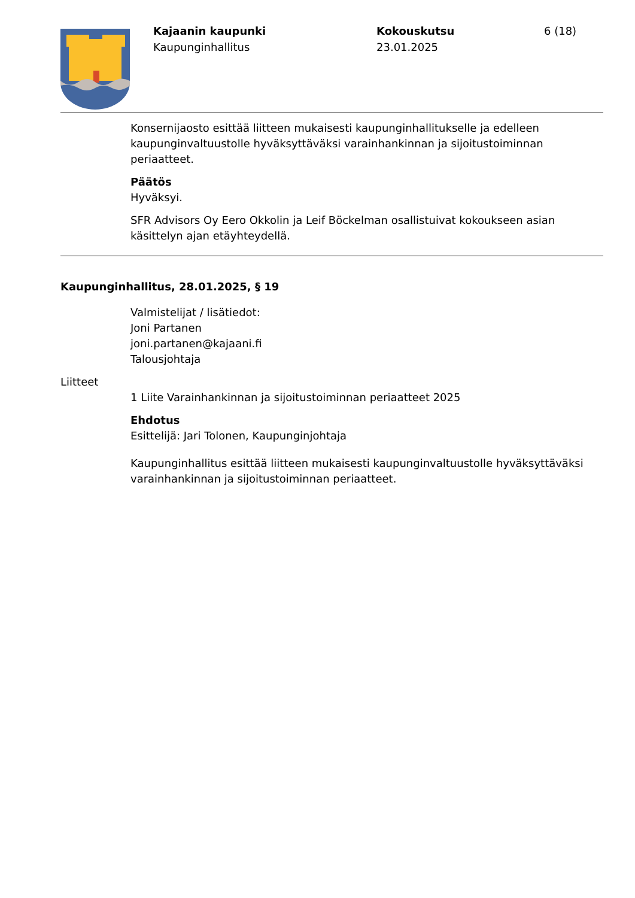Kajaanin kaupunki
Kaupunginhallitus
Kokouskutsu
23.01.2025
6 (18)
Konsernijaosto esittää liitteen mukaisesti kaupunginhallitukselle ja edelleen kaupunginvaltuustolle hyväksyttäväksi varainhankinnan ja sijoitustoiminnan periaatteet.
Päätös
Hyväksyi.
SFR Advisors Oy Eero Okkolin ja Leif Böckelman osallistuivat kokoukseen asian käsittelyn ajan etäyhteydellä.
Kaupunginhallitus, 28.01.2025, § 19
Valmistelijat / lisätiedot:
Joni Partanen
joni.partanen@kajaani.fi
Talousjohtaja
Liitteet
1 Liite Varainhankinnan ja sijoitustoiminnan periaatteet 2025
Ehdotus
Esittelijä: Jari Tolonen, Kaupunginjohtaja
Kaupunginhallitus esittää liitteen mukaisesti kaupunginvaltuustolle hyväksyttäväksi varainhankinnan ja sijoitustoiminnan periaatteet.